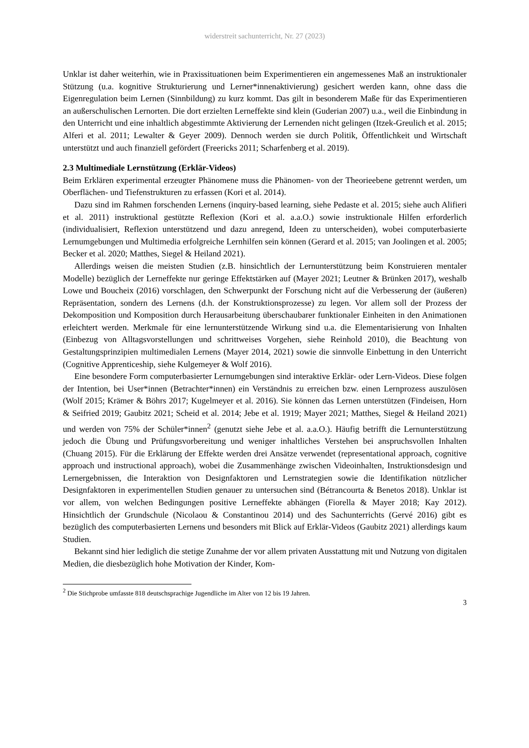widerstreit sachunterricht, Nr. 27 (2023)
Unklar ist daher weiterhin, wie in Praxissituationen beim Experimentieren ein angemessenes Maß an instruktionaler Stützung (u.a. kognitive Strukturierung und Lerner*innenaktivierung) gesichert werden kann, ohne dass die Eigenregulation beim Lernen (Sinnbildung) zu kurz kommt. Das gilt in besonderem Maße für das Experimentieren an außerschulischen Lernorten. Die dort erzielten Lerneffekte sind klein (Guderian 2007) u.a., weil die Einbindung in den Unterricht und eine inhaltlich abgestimmte Aktivierung der Lernenden nicht gelingen (Itzek-Greulich et al. 2015; Alferi et al. 2011; Lewalter & Geyer 2009). Dennoch werden sie durch Politik, Öffentlichkeit und Wirtschaft unterstützt und auch finanziell gefördert (Freericks 2011; Scharfenberg et al. 2019).
2.3 Multimediale Lernstützung (Erklär-Videos)
Beim Erklären experimental erzeugter Phänomene muss die Phänomen- von der Theorieebene getrennt werden, um Oberflächen- und Tiefenstrukturen zu erfassen (Kori et al. 2014).
Dazu sind im Rahmen forschenden Lernens (inquiry-based learning, siehe Pedaste et al. 2015; siehe auch Alifieri et al. 2011) instruktional gestützte Reflexion (Kori et al. a.a.O.) sowie instruktionale Hilfen erforderlich (individualisiert, Reflexion unterstützend und dazu anregend, Ideen zu unterscheiden), wobei computerbasierte Lernumgebungen und Multimedia erfolgreiche Lernhilfen sein können (Gerard et al. 2015; van Joolingen et al. 2005; Becker et al. 2020; Matthes, Siegel & Heiland 2021).
Allerdings weisen die meisten Studien (z.B. hinsichtlich der Lernunterstützung beim Konstruieren mentaler Modelle) bezüglich der Lerneffekte nur geringe Effektstärken auf (Mayer 2021; Leutner & Brünken 2017), weshalb Lowe und Boucheix (2016) vorschlagen, den Schwerpunkt der Forschung nicht auf die Verbesserung der (äußeren) Repräsentation, sondern des Lernens (d.h. der Konstruktionsprozesse) zu legen. Vor allem soll der Prozess der Dekomposition und Komposition durch Herausarbeitung überschaubarer funktionaler Einheiten in den Animationen erleichtert werden. Merkmale für eine lernunterstützende Wirkung sind u.a. die Elementarisierung von Inhalten (Einbezug von Alltagsvorstellungen und schrittweises Vorgehen, siehe Reinhold 2010), die Beachtung von Gestaltungsprinzipien multimedialen Lernens (Mayer 2014, 2021) sowie die sinnvolle Einbettung in den Unterricht (Cognitive Apprenticeship, siehe Kulgemeyer & Wolf 2016).
Eine besondere Form computerbasierter Lernumgebungen sind interaktive Erklär- oder Lern-Videos. Diese folgen der Intention, bei User*innen (Betrachter*innen) ein Verständnis zu erreichen bzw. einen Lernprozess auszulösen (Wolf 2015; Krämer & Böhrs 2017; Kugelmeyer et al. 2016). Sie können das Lernen unterstützen (Findeisen, Horn & Seifried 2019; Gaubitz 2021; Scheid et al. 2014; Jebe et al. 1919; Mayer 2021; Matthes, Siegel & Heiland 2021) und werden von 75% der Schüler*innen<sup>2</sup> (genutzt siehe Jebe et al. a.a.O.). Häufig betrifft die Lernunterstützung jedoch die Übung und Prüfungsvorbereitung und weniger inhaltliches Verstehen bei anspruchsvollen Inhalten (Chuang 2015). Für die Erklärung der Effekte werden drei Ansätze verwendet (representational approach, cognitive approach und instructional approach), wobei die Zusammenhänge zwischen Videoinhalten, Instruktionsdesign und Lernergebnissen, die Interaktion von Designfaktoren und Lernstrategien sowie die Identifikation nützlicher Designfaktoren in experimentellen Studien genauer zu untersuchen sind (Bétrancourta & Benetos 2018). Unklar ist vor allem, von welchen Bedingungen positive Lerneffekte abhängen (Fiorella & Mayer 2018; Kay 2012). Hinsichtlich der Grundschule (Nicolaou & Constantinou 2014) und des Sachunterrichts (Gervé 2016) gibt es bezüglich des computerbasierten Lernens und besonders mit Blick auf Erklär-Videos (Gaubitz 2021) allerdings kaum Studien.
Bekannt sind hier lediglich die stetige Zunahme der vor allem privaten Ausstattung mit und Nutzung von digitalen Medien, die diesbezüglich hohe Motivation der Kinder, Kom-
<sup>2</sup> Die Stichprobe umfasste 818 deutschsprachige Jugendliche im Alter von 12 bis 19 Jahren.
3